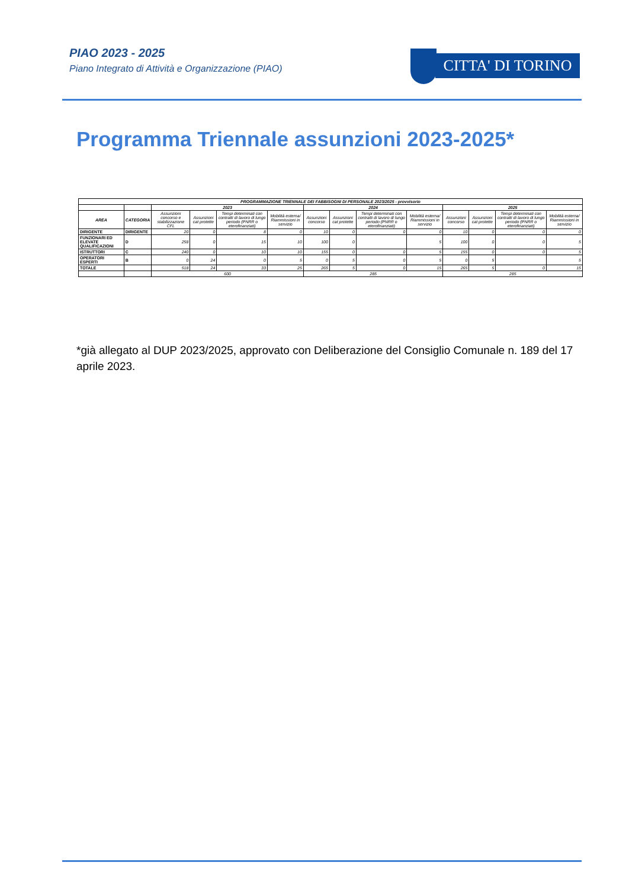PIAO 2023 - 2025
Piano Integrato di Attività e Organizzazione (PIAO)
CITTA' DI TORINO
Programma Triennale assunzioni 2023-2025*
| PROGRAMMAZIONE TRIENNALE DEI FABBISOGNI DI PERSONALE 2023/2025 - provvisorio | | | | | | | | | | | | | |
| --- | --- | --- | --- | --- | --- | --- | --- | --- | --- | --- | --- | --- | --- |
| | | 2023 | | | | 2024 | | | | 2025 | | | |
| AREA | CATEGORIA | Assunzioni concorso e stabilizzazione CFL | Assunzioni cat protette | Tempi determinati con contratti di lavoro di lungo periodo (PNRR o eterofinanziati) | Mobilità esterna/ Riammissioni in servizio | Assunzioni concorso | Assunzioni cat protette | Tempi determinati con contratti di lavoro di lungo periodo (PNRR o eterofinanziati) | Mobilità esterna/ Riammissioni in servizio | Assunzioni concorso | Assunzioni cat protette | Tempi determinati con contratti di lavoro di lungo periodo (PNRR o eterofinanziati) | Mobilità esterna/ Riammissioni in servizio |
| DIRIGENTE | DIRIGENTE | 20 | 0 | 8 | 0 | 10 | 0 | 0 | 0 | 10 | 0 | 0 | 0 |
| FUNZIONARI ED ELEVATE QUALIFICAZIONI | D | 258 | 0 | 15 | 10 | 100 | 0 | | 5 | 100 | 0 | 0 | 5 |
| ISTRUTTORI | C | 240 | 0 | 10 | 10 | 155 | 0 | 0 | 5 | 155 | 0 | 0 | 5 |
| OPERATORI ESPERTI | B | 0 | 24 | 0 | 5 | 0 | 5 | 0 | 5 | 0 | 5 | | 5 |
| TOTALE | | 518 | 24 | 33 | 25 | 265 | 5 | 0 | 15 | 265 | 5 | 0 | 15 |
| | | 600 | | | | 285 | | | | 285 | | | |
*già allegato al DUP 2023/2025, approvato con Deliberazione del Consiglio Comunale n. 189 del 17 aprile 2023.